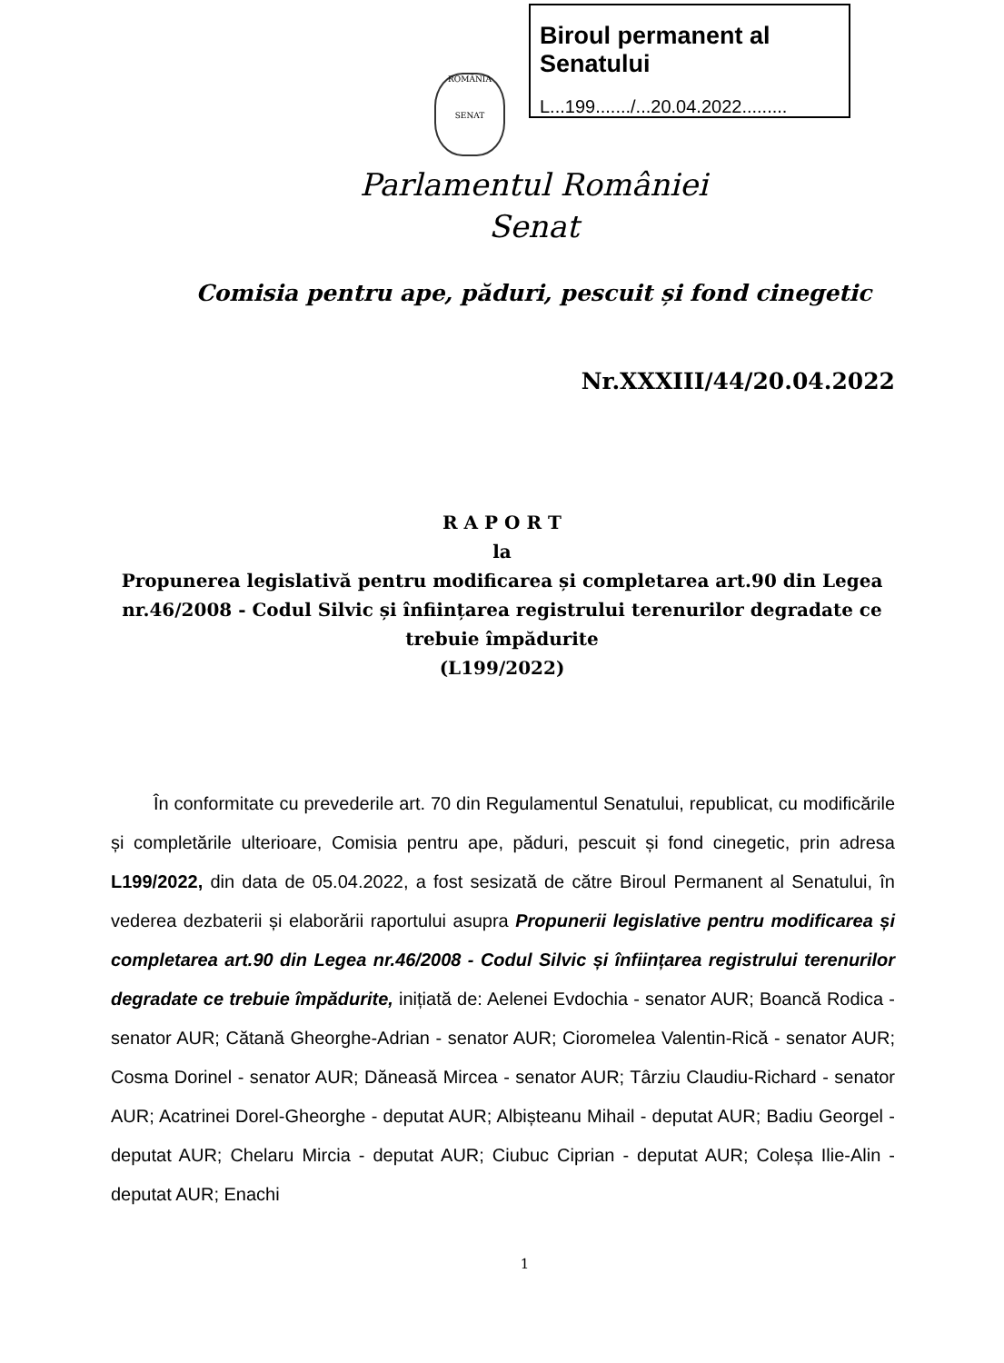Biroul permanent al Senatului
L...199......./...20.04.2022.........
ROMÂNIA
SENAT
Parlamentul României
Senat
Comisia pentru ape, păduri, pescuit și fond cinegetic
Nr.XXXIII/44/20.04.2022
R A P O R T
la
Propunerea legislativă pentru modificarea și completarea art.90 din Legea nr.46/2008 - Codul Silvic și înființarea registrului terenurilor degradate ce trebuie împădurite
(L199/2022)
În conformitate cu prevederile art. 70 din Regulamentul Senatului, republicat, cu modificările și completările ulterioare, Comisia pentru ape, păduri, pescuit și fond cinegetic, prin adresa L199/2022, din data de 05.04.2022, a fost sesizată de către Biroul Permanent al Senatului, în vederea dezbaterii și elaborării raportului asupra Propunerii legislative pentru modificarea și completarea art.90 din Legea nr.46/2008 - Codul Silvic și înființarea registrului terenurilor degradate ce trebuie împădurite, inițiată de: Aelenei Evdochia - senator AUR; Boancă Rodica - senator AUR; Cătană Gheorghe-Adrian - senator AUR; Cioromelea Valentin-Rică - senator AUR; Cosma Dorinel - senator AUR; Dăneasă Mircea - senator AUR; Târziu Claudiu-Richard - senator AUR; Acatrinei Dorel-Gheorghe - deputat AUR; Albișteanu Mihail - deputat AUR; Badiu Georgel - deputat AUR; Chelaru Mircia - deputat AUR; Ciubuc Ciprian - deputat AUR; Coleșa Ilie-Alin - deputat AUR; Enachi
1